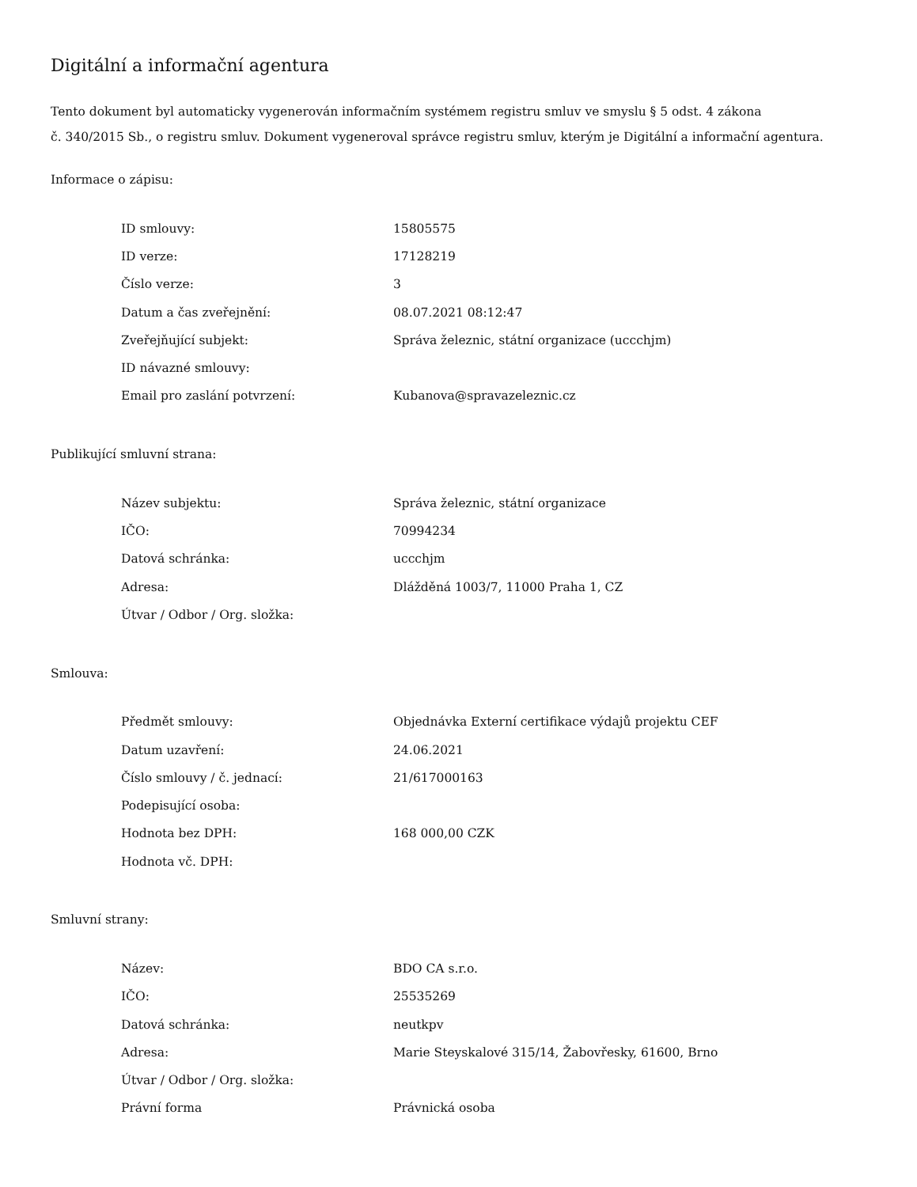Digitální a informační agentura
Tento dokument byl automaticky vygenerován informačním systémem registru smluv ve smyslu § 5 odst. 4 zákona
č. 340/2015 Sb., o registru smluv. Dokument vygeneroval správce registru smluv, kterým je Digitální a informační agentura.
Informace o zápisu:
| ID smlouvy: | 15805575 |
| ID verze: | 17128219 |
| Číslo verze: | 3 |
| Datum a čas zveřejnění: | 08.07.2021 08:12:47 |
| Zveřejňující subjekt: | Správa železnic, státní organizace (uccchjm) |
| ID návazné smlouvy: | |
| Email pro zaslání potvrzení: | Kubanova@spravazeleznic.cz |
Publikující smluvní strana:
| Název subjektu: | Správa železnic, státní organizace |
| IČO: | 70994234 |
| Datová schránka: | uccchjm |
| Adresa: | Dlážděná 1003/7, 11000 Praha 1, CZ |
| Útvar / Odbor / Org. složka: | |
Smlouva:
| Předmět smlouvy: | Objednávka Externí certifikace výdajů projektu CEF |
| Datum uzavření: | 24.06.2021 |
| Číslo smlouvy / č. jednací: | 21/617000163 |
| Podepisující osoba: | |
| Hodnota bez DPH: | 168 000,00 CZK |
| Hodnota vč. DPH: | |
Smluvní strany:
| Název: | BDO CA s.r.o. |
| IČO: | 25535269 |
| Datová schránka: | neutkpv |
| Adresa: | Marie Steyskalové 315/14, Žabovřesky, 61600, Brno |
| Útvar / Odbor / Org. složka: | |
| Právní forma | Právnická osoba |